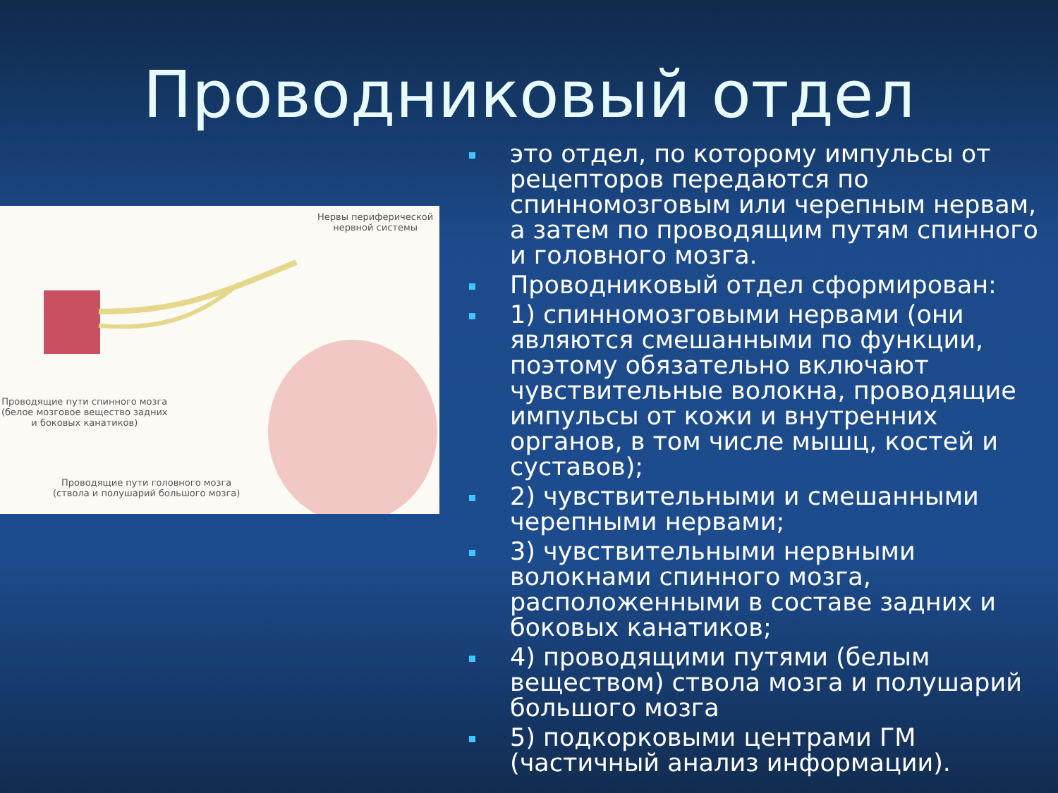Проводниковый отдел
Нервы периферической
нервной системы
Проводящие пути спинного мозга
(белое мозговое вещество задних
и боковых канатиков)
Проводящие пути головного мозга
(ствола и полушарий большого мозга)
это отдел, по которому импульсы от рецепторов передаются по спинномозговым или черепным нервам, а затем по проводящим путям спинного и головного мозга.
Проводниковый отдел сформирован:
1) спинномозговыми нервами (они являются смешанными по функции, поэтому обязательно включают чувствительные волокна, проводящие импульсы от кожи и внутренних органов, в том числе мышц, костей и суставов);
2) чувствительными и смешанными черепными нервами;
3) чувствительными нервными волокнами спинного мозга, расположенными в составе задних и боковых канатиков;
4) проводящими путями (белым веществом) ствола мозга и полушарий большого мозга
5) подкорковыми центрами ГМ (частичный анализ информации).